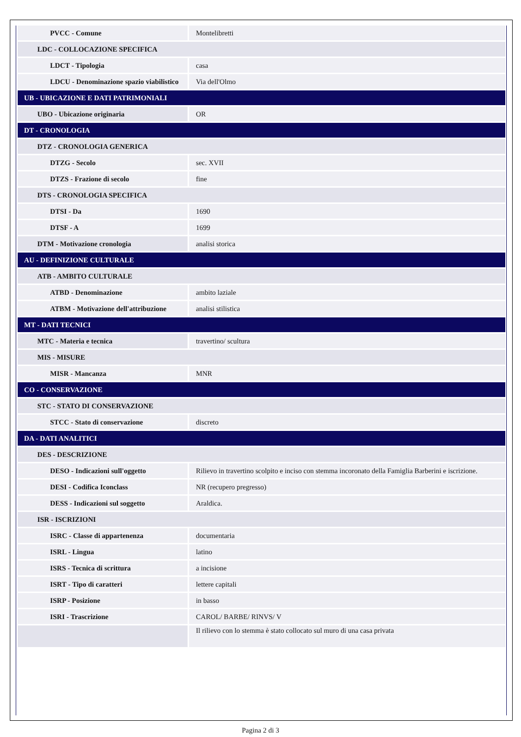| PVCC - Comune | Montelibretti |
| LDC - COLLOCAZIONE SPECIFICA | |
| LDCT - Tipologia | casa |
| LDCU - Denominazione spazio viabilistico | Via dell'Olmo |
| UB - UBICAZIONE E DATI PATRIMONIALI | |
| UBO - Ubicazione originaria | OR |
| DT - CRONOLOGIA | |
| DTZ - CRONOLOGIA GENERICA | |
| DTZG - Secolo | sec. XVII |
| DTZS - Frazione di secolo | fine |
| DTS - CRONOLOGIA SPECIFICA | |
| DTSI - Da | 1690 |
| DTSF - A | 1699 |
| DTM - Motivazione cronologia | analisi storica |
| AU - DEFINIZIONE CULTURALE | |
| ATB - AMBITO CULTURALE | |
| ATBD - Denominazione | ambito laziale |
| ATBM - Motivazione dell'attribuzione | analisi stilistica |
| MT - DATI TECNICI | |
| MTC - Materia e tecnica | travertino/ scultura |
| MIS - MISURE | |
| MISR - Mancanza | MNR |
| CO - CONSERVAZIONE | |
| STC - STATO DI CONSERVAZIONE | |
| STCC - Stato di conservazione | discreto |
| DA - DATI ANALITICI | |
| DES - DESCRIZIONE | |
| DESO - Indicazioni sull'oggetto | Rilievo in travertino scolpito e inciso con stemma incoronato della Famiglia Barberini e iscrizione. |
| DESI - Codifica Iconclass | NR (recupero pregresso) |
| DESS - Indicazioni sul soggetto | Araldica. |
| ISR - ISCRIZIONI | |
| ISRC - Classe di appartenenza | documentaria |
| ISRL - Lingua | latino |
| ISRS - Tecnica di scrittura | a incisione |
| ISRT - Tipo di caratteri | lettere capitali |
| ISRP - Posizione | in basso |
| ISRI - Trascrizione | CAROL/ BARBE/ RINVS/ V |
| | Il rilievo con lo stemma è stato collocato sul muro di una casa privata |
Pagina 2 di 3